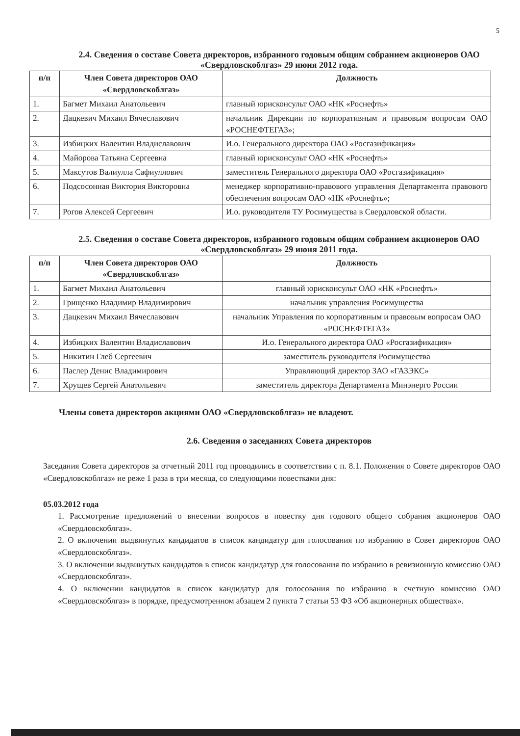5
2.4. Сведения о составе Совета директоров, избранного годовым общим собранием акционеров ОАО «Свердловскоблгаз» 29 июня 2012 года.
| п/п | Член Совета директоров ОАО «Свердловскоблгаз» | Должность |
| --- | --- | --- |
| 1. | Багмет Михаил Анатольевич | главный юрисконсульт ОАО «НК «Роснефть» |
| 2. | Дацкевич Михаил Вячеславович | начальник Дирекции по корпоративным и правовым вопросам ОАО «РОСНЕФТЕГАЗ»; |
| 3. | Избицких Валентин Владиславович | И.о. Генерального директора ОАО «Росгазификация» |
| 4. | Майорова Татьяна Сергеевна | главный юрисконсульт ОАО «НК «Роснефть» |
| 5. | Максутов Валиулла Сафиуллович | заместитель Генерального директора ОАО «Росгазификация» |
| 6. | Подсосонная Виктория Викторовна | менеджер корпоративно-правового управления Департамента правового обеспечения вопросам ОАО «НК «Роснефть»; |
| 7. | Рогов Алексей Сергеевич | И.о. руководителя ТУ Росимущества в Свердловской области. |
2.5. Сведения о составе Совета директоров, избранного годовым общим собранием акционеров ОАО «Свердловскоблгаз» 29 июня 2011 года.
| п/п | Член Совета директоров ОАО «Свердловскоблгаз» | Должность |
| --- | --- | --- |
| 1. | Багмет Михаил Анатольевич | главный юрисконсульт ОАО «НК «Роснефть» |
| 2. | Грищенко Владимир Владимирович | начальник управления Росимущества |
| 3. | Дацкевич Михаил Вячеславович | начальник Управления по корпоративным и правовым вопросам ОАО «РОСНЕФТЕГАЗ» |
| 4. | Избицких Валентин Владиславович | И.о. Генерального директора ОАО «Росгазификация» |
| 5. | Никитин Глеб Сергеевич | заместитель руководителя Росимущества |
| 6. | Паслер Денис Владимирович | Управляющий директор ЗАО «ГАЗЭКС» |
| 7. | Хрущев Сергей Анатольевич | заместитель директора Департамента Минэнерго России |
Члены совета директоров акциями ОАО «Свердловскоблгаз» не владеют.
2.6. Сведения о заседаниях Совета директоров
Заседания Совета директоров за отчетный 2011 год проводились в соответствии с п. 8.1. Положения о Совете директоров ОАО «Свердловскоблгаз» не реже 1 раза в три месяца, со следующими повестками дня:
05.03.2012 года
1. Рассмотрение предложений о внесении вопросов в повестку дня годового общего собрания акционеров ОАО «Свердловскоблгаз».
2. О включении выдвинутых кандидатов в список кандидатур для голосования по избранию в Совет директоров ОАО «Свердловскоблгаз».
3. О включении выдвинутых кандидатов в список кандидатур для голосования по избранию в ревизионную комиссию ОАО «Свердловскоблгаз».
4. О включении кандидатов в список кандидатур для голосования по избранию в счетную комиссию ОАО «Свердловскоблгаз» в порядке, предусмотренном абзацем 2 пункта 7 статьи 53 ФЗ «Об акционерных обществах».